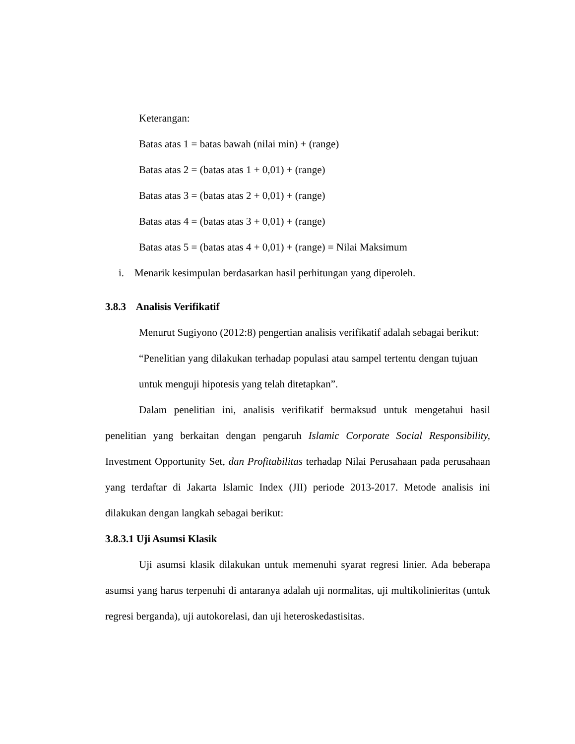Keterangan:
Batas atas 1 = batas bawah (nilai min) + (range)
Batas atas 2 = (batas atas 1 + 0,01) + (range)
Batas atas 3 = (batas atas 2 + 0,01) + (range)
Batas atas 4 = (batas atas 3 + 0,01) + (range)
Batas atas 5 = (batas atas 4 + 0,01) + (range) = Nilai Maksimum
i. Menarik kesimpulan berdasarkan hasil perhitungan yang diperoleh.
3.8.3 Analisis Verifikatif
Menurut Sugiyono (2012:8) pengertian analisis verifikatif adalah sebagai berikut:
“Penelitian yang dilakukan terhadap populasi atau sampel tertentu dengan tujuan untuk menguji hipotesis yang telah ditetapkan”.
Dalam penelitian ini, analisis verifikatif bermaksud untuk mengetahui hasil penelitian yang berkaitan dengan pengaruh Islamic Corporate Social Responsibility, Investment Opportunity Set, dan Profitabilitas terhadap Nilai Perusahaan pada perusahaan yang terdaftar di Jakarta Islamic Index (JII) periode 2013-2017. Metode analisis ini dilakukan dengan langkah sebagai berikut:
3.8.3.1 Uji Asumsi Klasik
Uji asumsi klasik dilakukan untuk memenuhi syarat regresi linier. Ada beberapa asumsi yang harus terpenuhi di antaranya adalah uji normalitas, uji multikolinieritas (untuk regresi berganda), uji autokorelasi, dan uji heteroskedastisitas.